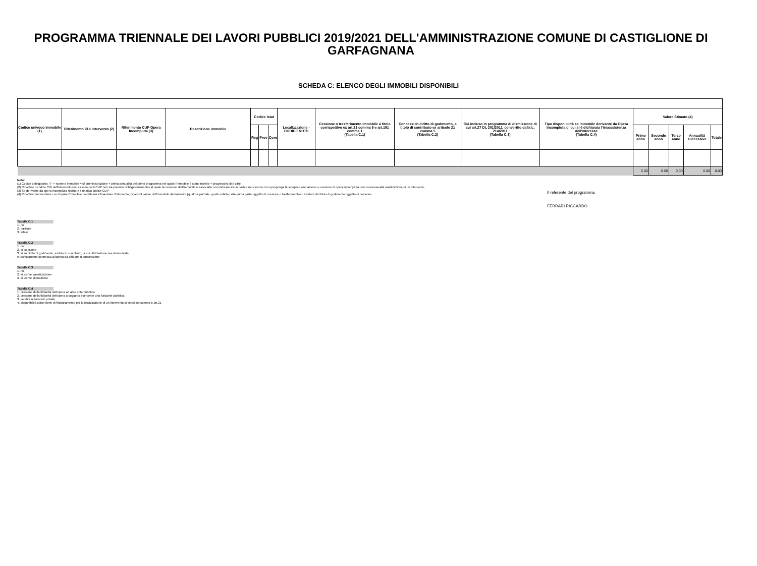PROGRAMMA TRIENNALE DEI LAVORI PUBBLICI 2019/2021 DELL'AMMINISTRAZIONE COMUNE DI CASTIGLIONE DI GARFAGNANA
SCHEDA C: ELENCO DEGLI IMMOBILI DISPONIBILI
| Codice univoco immobile (1) | Riferimento CUI intervento (2) | Riferimento CUP Opera Incompiuta (3) | Descrizione immobile | Codice Istat | | | Localizzazione - CODICE NUTS | Cessione o trasferimento immobile a titolo corrispettivo ex art.21 comma 5 e art.191 comma 1 (Tabella C.1) | Concessi in diritto di godimento, a titolo di contributo ex articolo 21 comma 5 (Tabella C.2) | Già incluso in programma di dismissione di cui art.27 DL 201/2011, convertito dalla L. 214/2011 (Tabella C.3) | Tipo disponibilità se immobile derivante da Opera Incompiuta di cui si è dichiarata l'insussistenza dell'interesse (Tabella C.4) | Valore Stimato (4) | | | | |
| --- | --- | --- | --- | --- | --- | --- | --- | --- | --- | --- | --- | --- | --- | --- | --- | --- |
| | | | | Reg | Prov | Com | | | | | | Primo anno | Secondo anno | Terzo anno | Annualità successive | Totale |
| | | | | | | | | | | | | 0.00 | 0.00 | 0.00 | 0.00 | 0.00 |
Note:
(1) Codice obbligatorio: "I" + numero immobile = cf amministrazione + prima annualità del primo programma nel quale l'immobile è stato inserito + progressivo di 5 cifre
(2) Riportare il codice CUI dell'intervento (nel caso in cui il CUP non sia previsto obbligatoriamente) al quale la cessione dell'immobile è associata; non indicare alcun codice nel caso in cui si proponga la semplice alienazione o cessione di opera incompiuta non connessa alla realizzazione di un intervento
(3) Se derivante da opera incompiuta riportare il relativo codice CUP
(4) Riportare l'ammontare con il quale l'immobile contribuirà a finanziare l'intervento, ovvero Il valore dell'immobile da trasferire (qualora parziale, quello relativo alla quota parte oggetto di cessione o trasferimento) o il valore del titolo di godimento oggetto di cessione.
Il referente del programma
FERRARI RICCARDO
Tabella C.1
1. no
2. parziale
3. totale
Tabella C.2
1. no
2. si, cessione
3. si, in diritto di godimento, a titolo di contributo, la cui utilizzazione sia strumentale
e tecnicamente connessa all'opera da affidare in concessione
Tabella C.3
1. no
2. si, come valorizzazione
3. si, come alienazione
Tabella C.4
1. cessione della titolarità dell'opera ad altro ente pubblico
2. cessione della titolarità dell'opera a soggetto esercente una funzione pubblica
3. vendita al mercato privato
4. disponibilità come fonte di finanziamento per la realizzazione di un intervento ai sensi del comma 5 art.21